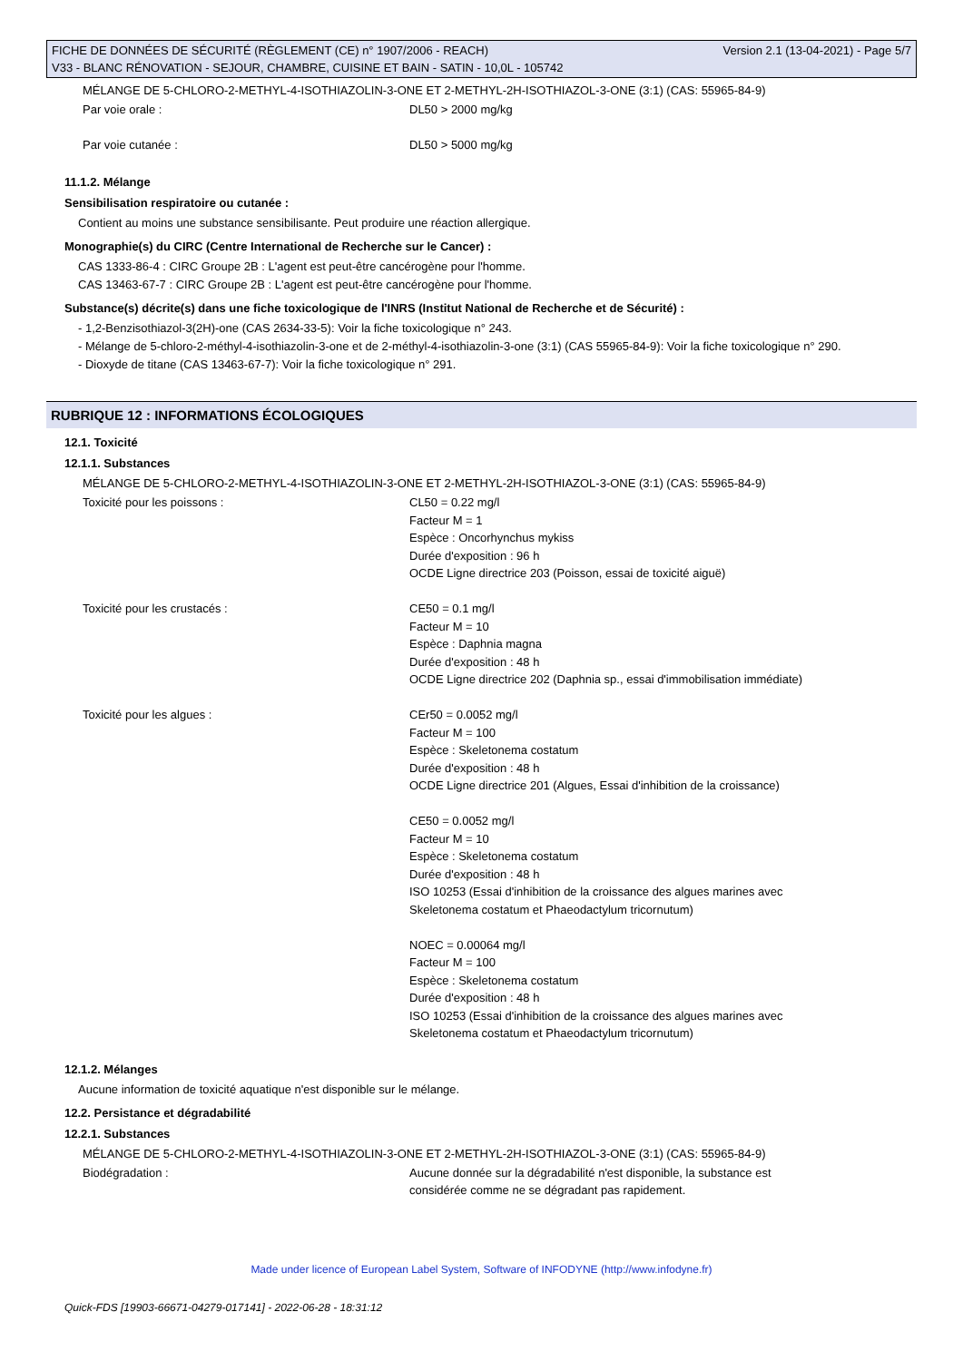Version 2.1 (13-04-2021) - Page 5/7 FICHE DE DONNÉES DE SÉCURITÉ (RÈGLEMENT (CE) n° 1907/2006 - REACH)
V33 - BLANC RÉNOVATION - SEJOUR, CHAMBRE, CUISINE ET BAIN - SATIN - 10,0L - 105742
MÉLANGE DE 5-CHLORO-2-METHYL-4-ISOTHIAZOLIN-3-ONE ET 2-METHYL-2H-ISOTHIAZOL-3-ONE (3:1) (CAS: 55965-84-9)
| Par voie orale : | DL50 > 2000 mg/kg |
| Par voie cutanée : | DL50 > 5000 mg/kg |
11.1.2. Mélange
Sensibilisation respiratoire ou cutanée :
Contient au moins une substance sensibilisante. Peut produire une réaction allergique.
Monographie(s) du CIRC (Centre International de Recherche sur le Cancer) :
CAS 1333-86-4 : CIRC Groupe 2B : L'agent est peut-être cancérogène pour l'homme.
CAS 13463-67-7 : CIRC Groupe 2B : L'agent est peut-être cancérogène pour l'homme.
Substance(s) décrite(s) dans une fiche toxicologique de l'INRS (Institut National de Recherche et de Sécurité) :
- 1,2-Benzisothiazol-3(2H)-one (CAS 2634-33-5): Voir la fiche toxicologique n° 243.
- Mélange de 5-chloro-2-méthyl-4-isothiazolin-3-one et de 2-méthyl-4-isothiazolin-3-one (3:1) (CAS 55965-84-9): Voir la fiche toxicologique n° 290.
- Dioxyde de titane (CAS 13463-67-7): Voir la fiche toxicologique n° 291.
RUBRIQUE 12 : INFORMATIONS ÉCOLOGIQUES
12.1. Toxicité
12.1.1. Substances
MÉLANGE DE 5-CHLORO-2-METHYL-4-ISOTHIAZOLIN-3-ONE ET 2-METHYL-2H-ISOTHIAZOL-3-ONE (3:1) (CAS: 55965-84-9)
| Toxicité pour les poissons : | CL50 = 0.22 mg/l Facteur M = 1 Espèce : Oncorhynchus mykiss Durée d'exposition : 96 h OCDE Ligne directrice 203 (Poisson, essai de toxicité aiguë) |
| Toxicité pour les crustacés : | CE50 = 0.1 mg/l Facteur M = 10 Espèce : Daphnia magna Durée d'exposition : 48 h OCDE Ligne directrice 202 (Daphnia sp., essai d'immobilisation immédiate) |
| Toxicité pour les algues : | CEr50 = 0.0052 mg/l Facteur M = 100 Espèce : Skeletonema costatum Durée d'exposition : 48 h OCDE Ligne directrice 201 (Algues, Essai d'inhibition de la croissance) CE50 = 0.0052 mg/l Facteur M = 10 Espèce : Skeletonema costatum Durée d'exposition : 48 h ISO 10253 (Essai d'inhibition de la croissance des algues marines avec Skeletonema costatum et Phaeodactylum tricornutum) NOEC = 0.00064 mg/l Facteur M = 100 Espèce : Skeletonema costatum Durée d'exposition : 48 h ISO 10253 (Essai d'inhibition de la croissance des algues marines avec Skeletonema costatum et Phaeodactylum tricornutum) |
12.1.2. Mélanges
Aucune information de toxicité aquatique n'est disponible sur le mélange.
12.2. Persistance et dégradabilité
12.2.1. Substances
MÉLANGE DE 5-CHLORO-2-METHYL-4-ISOTHIAZOLIN-3-ONE ET 2-METHYL-2H-ISOTHIAZOL-3-ONE (3:1) (CAS: 55965-84-9)
| Biodégradation : | Aucune donnée sur la dégradabilité n'est disponible, la substance est considérée comme ne se dégradant pas rapidement. |
Made under licence of European Label System, Software of INFODYNE (http://www.infodyne.fr)
Quick-FDS [19903-66671-04279-017141] - 2022-06-28 - 18:31:12